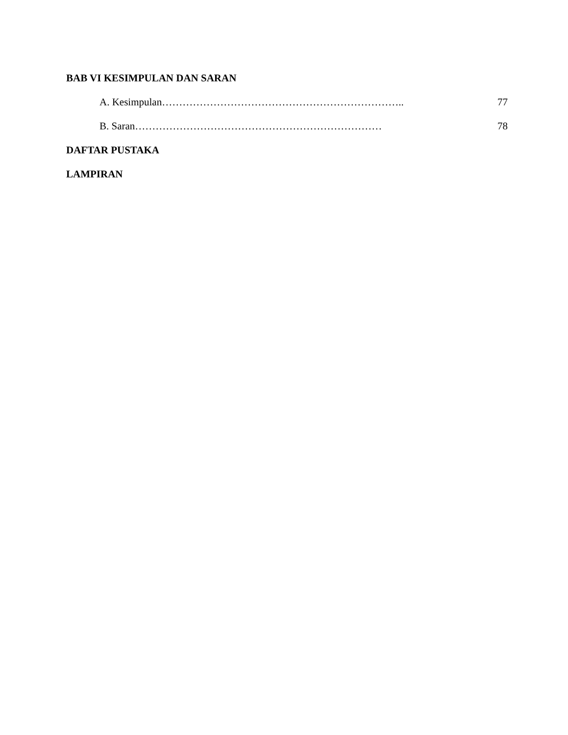BAB VI KESIMPULAN DAN SARAN
A. Kesimpulan…………………………………………………………….. 77
B. Saran……………………………………………………………… 78
DAFTAR PUSTAKA
LAMPIRAN